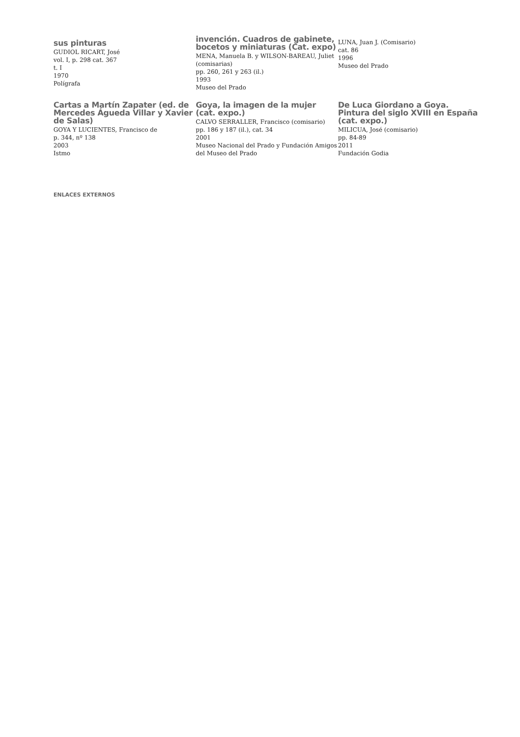sus pinturas
GUDIOL RICART, José
vol. I, p. 298 cat. 367
t. I
1970
Polígrafa
invención. Cuadros de gabinete, bocetos y miniaturas (Cat. expo)
MENA, Manuela B. y WILSON-BAREAU, Juliet (comisarias)
pp. 260, 261 y 263 (il.)
1993
Museo del Prado
LUNA, Juan J. (Comisario)
cat. 86
1996
Museo del Prado
Cartas a Martín Zapater (ed. de Mercedes Águeda Villar y Xavier de Salas)
GOYA Y LUCIENTES, Francisco de
p. 344, nº 138
2003
Istmo
Goya, la imagen de la mujer (cat. expo.)
CALVO SERRALLER, Francisco (comisario)
pp. 186 y 187 (il.), cat. 34
2001
Museo Nacional del Prado y Fundación Amigos del Museo del Prado
De Luca Giordano a Goya. Pintura del siglo XVIII en España (cat. expo.)
MILICUA, José (comisario)
pp. 84-89
2011
Fundación Godia
ENLACES EXTERNOS